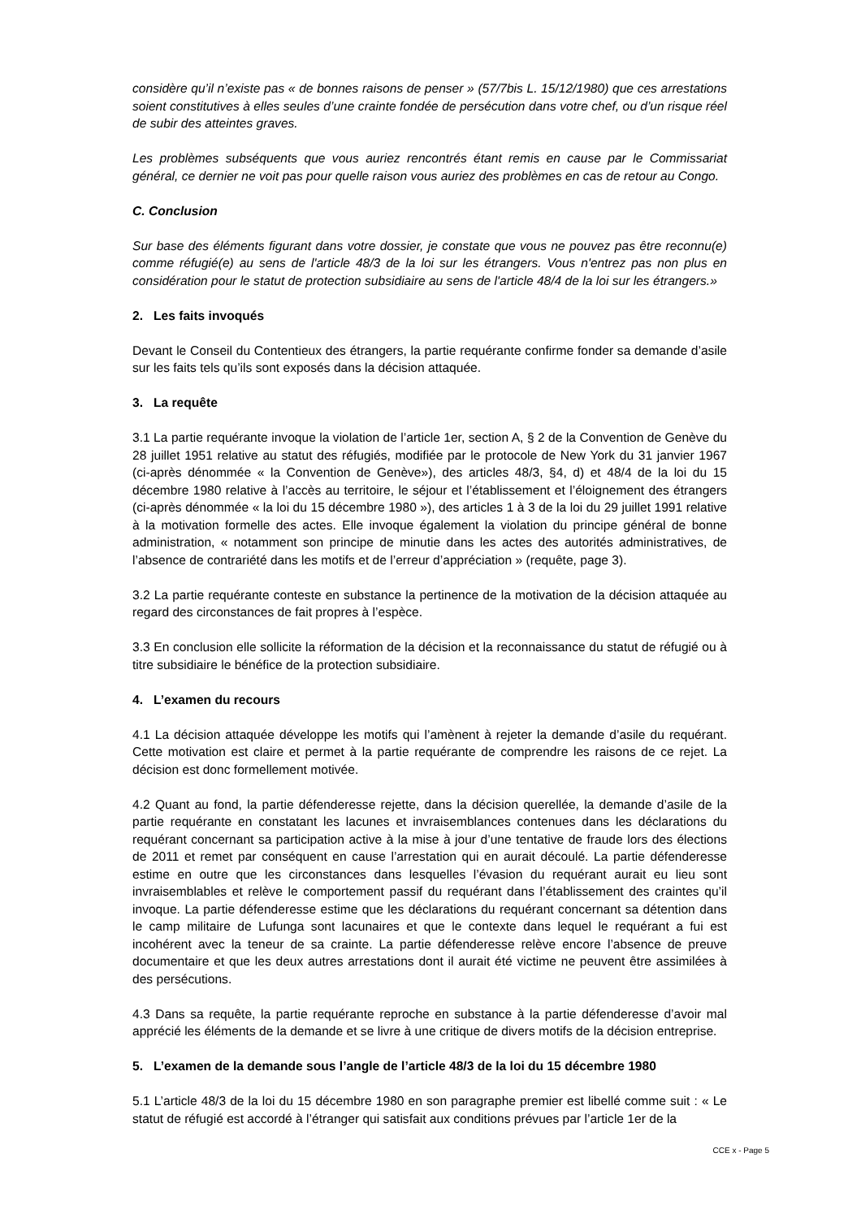considère qu’il n’existe pas « de bonnes raisons de penser » (57/7bis L. 15/12/1980) que ces arrestations soient constitutives à elles seules d’une crainte fondée de persécution dans votre chef, ou d’un risque réel de subir des atteintes graves.
Les problèmes subséquents que vous auriez rencontrés étant remis en cause par le Commissariat général, ce dernier ne voit pas pour quelle raison vous auriez des problèmes en cas de retour au Congo.
C. Conclusion
Sur base des éléments figurant dans votre dossier, je constate que vous ne pouvez pas être reconnu(e) comme réfugié(e) au sens de l'article 48/3 de la loi sur les étrangers. Vous n'entrez pas non plus en considération pour le statut de protection subsidiaire au sens de l'article 48/4 de la loi sur les étrangers.»
2. Les faits invoqués
Devant le Conseil du Contentieux des étrangers, la partie requérante confirme fonder sa demande d’asile sur les faits tels qu’ils sont exposés dans la décision attaquée.
3. La requête
3.1 La partie requérante invoque la violation de l’article 1er, section A, § 2 de la Convention de Genève du 28 juillet 1951 relative au statut des réfugiés, modifiée par le protocole de New York du 31 janvier 1967 (ci-après dénommée « la Convention de Genève»), des articles 48/3, §4, d) et 48/4 de la loi du 15 décembre 1980 relative à l’accès au territoire, le séjour et l’établissement et l’éloignement des étrangers (ci-après dénommée « la loi du 15 décembre 1980 »), des articles 1 à 3 de la loi du 29 juillet 1991 relative à la motivation formelle des actes. Elle invoque également la violation du principe général de bonne administration, « notamment son principe de minutie dans les actes des autorités administratives, de l’absence de contrariété dans les motifs et de l’erreur d’appréciation » (requête, page 3).
3.2 La partie requérante conteste en substance la pertinence de la motivation de la décision attaquée au regard des circonstances de fait propres à l’espèce.
3.3 En conclusion elle sollicite la réformation de la décision et la reconnaissance du statut de réfugié ou à titre subsidiaire le bénéfice de la protection subsidiaire.
4. L’examen du recours
4.1 La décision attaquée développe les motifs qui l’amènent à rejeter la demande d’asile du requérant. Cette motivation est claire et permet à la partie requérante de comprendre les raisons de ce rejet. La décision est donc formellement motivée.
4.2 Quant au fond, la partie défenderesse rejette, dans la décision querellée, la demande d’asile de la partie requérante en constatant les lacunes et invraisemblances contenues dans les déclarations du requérant concernant sa participation active à la mise à jour d’une tentative de fraude lors des élections de 2011 et remet par conséquent en cause l’arrestation qui en aurait découlé. La partie défenderesse estime en outre que les circonstances dans lesquelles l’évasion du requérant aurait eu lieu sont invraisemblables et relève le comportement passif du requérant dans l’établissement des craintes qu’il invoque. La partie défenderesse estime que les déclarations du requérant concernant sa détention dans le camp militaire de Lufunga sont lacunaires et que le contexte dans lequel le requérant a fui est incohérent avec la teneur de sa crainte. La partie défenderesse relève encore l’absence de preuve documentaire et que les deux autres arrestations dont il aurait été victime ne peuvent être assimilées à des persécutions.
4.3 Dans sa requête, la partie requérante reproche en substance à la partie défenderesse d’avoir mal apprécié les éléments de la demande et se livre à une critique de divers motifs de la décision entreprise.
5. L’examen de la demande sous l’angle de l’article 48/3 de la loi du 15 décembre 1980
5.1 L’article 48/3 de la loi du 15 décembre 1980 en son paragraphe premier est libellé comme suit : « Le statut de réfugié est accordé à l’étranger qui satisfait aux conditions prévues par l’article 1er de la
CCE x - Page 5